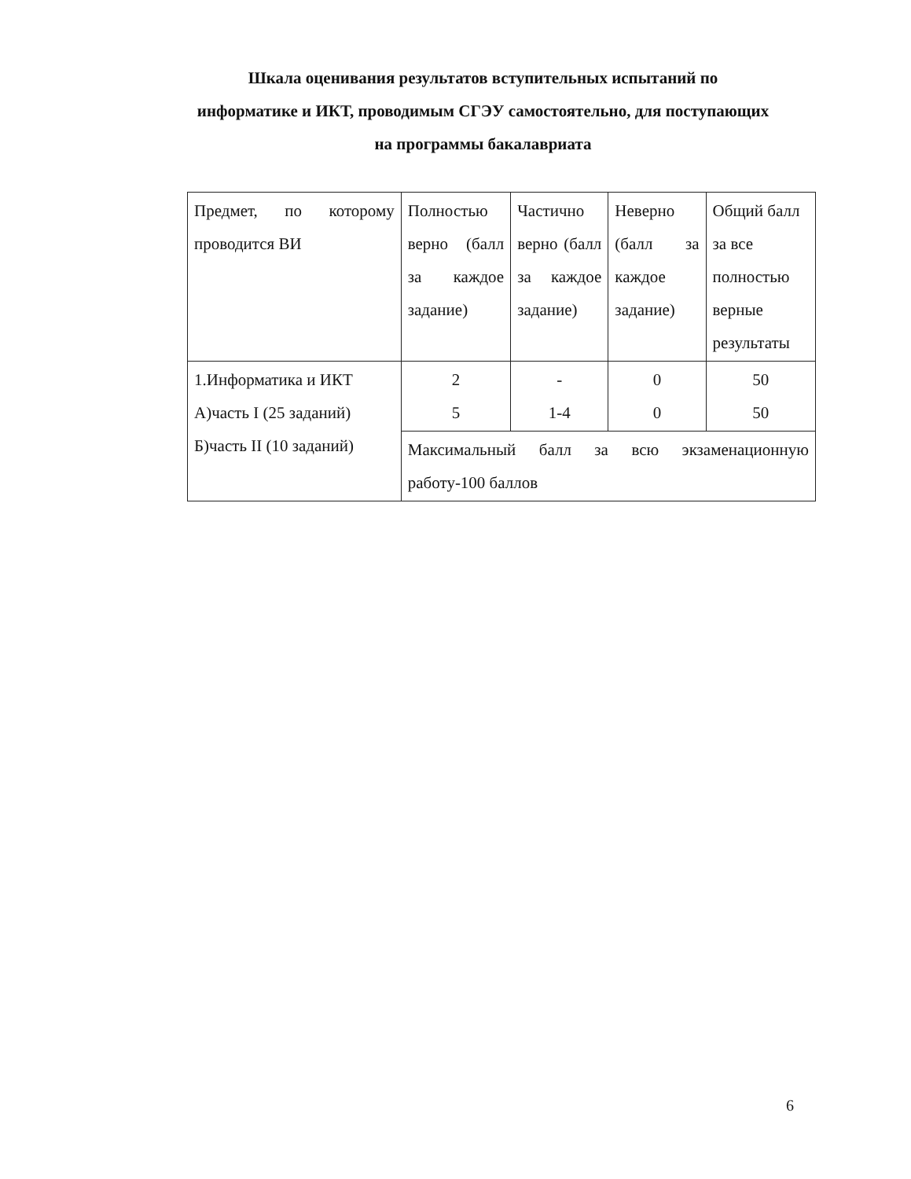Шкала оценивания результатов вступительных испытаний по информатике и ИКТ, проводимым СГЭУ самостоятельно, для поступающих на программы бакалавриата
| Предмет, по которому проводится ВИ | Полностью верно (балл за каждое задание) | Частично верно (балл за каждое задание) | Неверно (балл за каждое задание) | Общий балл за все полностью верные результаты |
| 1.Информатика и ИКТ А)часть I (25 заданий) Б)часть II (10 заданий) | 2 5 | - 1-4 | 0 0 | 50 50 |
| | Максимальный балл за всю экзаменационную работу-100 баллов | | | |
6